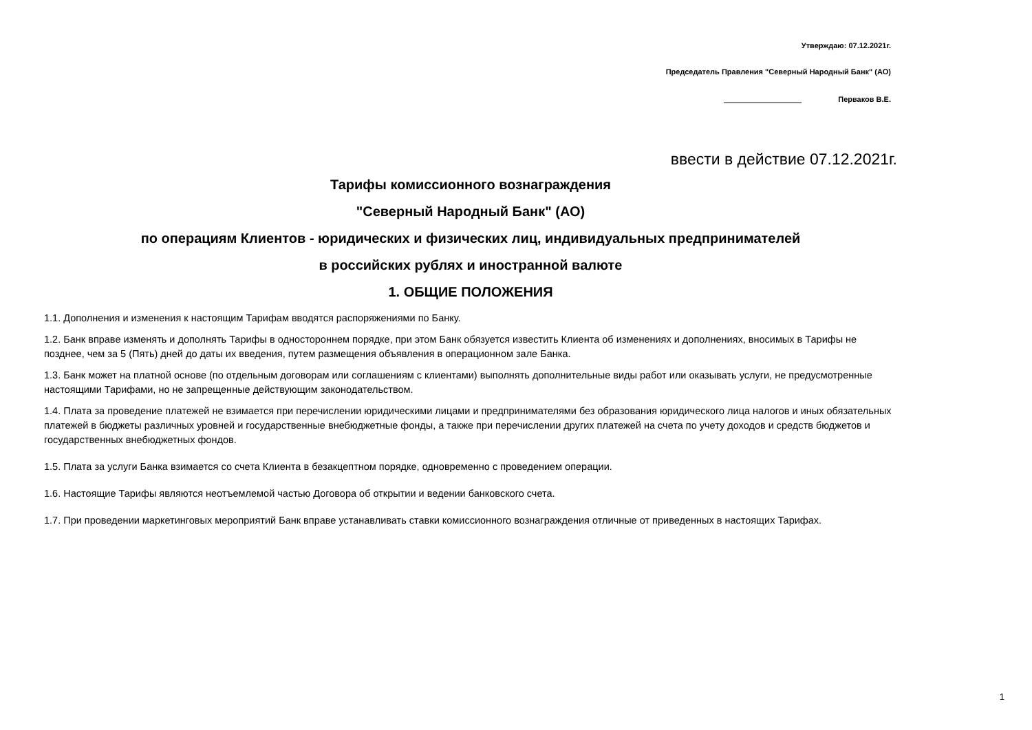Утверждаю: 07.12.2021г.
Председатель Правления "Северный Народный Банк" (АО)
Перваков В.Е.
ввести в действие 07.12.2021г.
Тарифы комиссионного вознаграждения
"Северный Народный Банк" (АО)
по операциям Клиентов - юридических и физических лиц, индивидуальных предпринимателей
в российских рублях и иностранной валюте
1. ОБЩИЕ ПОЛОЖЕНИЯ
1.1. Дополнения и изменения к настоящим Тарифам вводятся распоряжениями по Банку.
1.2. Банк вправе изменять и дополнять Тарифы в одностороннем порядке, при этом Банк обязуется известить Клиента об изменениях и дополнениях, вносимых в Тарифы не позднее, чем за 5 (Пять) дней до даты их введения, путем размещения объявления в операционном зале Банка.
1.3. Банк может на платной основе (по отдельным договорам или соглашениям с клиентами) выполнять дополнительные виды работ или оказывать услуги, не предусмотренные настоящими Тарифами, но не запрещенные действующим законодательством.
1.4. Плата за проведение платежей не взимается при перечислении юридическими лицами и предпринимателями без образования юридического лица налогов и иных обязательных платежей в бюджеты различных уровней и государственные внебюджетные фонды, а также при перечислении других платежей на счета по учету доходов и средств бюджетов и государственных внебюджетных фондов.
1.5. Плата за услуги Банка взимается со счета Клиента в безакцептном порядке, одновременно с проведением операции.
1.6. Настоящие Тарифы являются неотъемлемой частью Договора об открытии и ведении банковского счета.
1.7. При проведении маркетинговых мероприятий Банк вправе устанавливать ставки комиссионного вознаграждения отличные от приведенных в настоящих Тарифах.
1